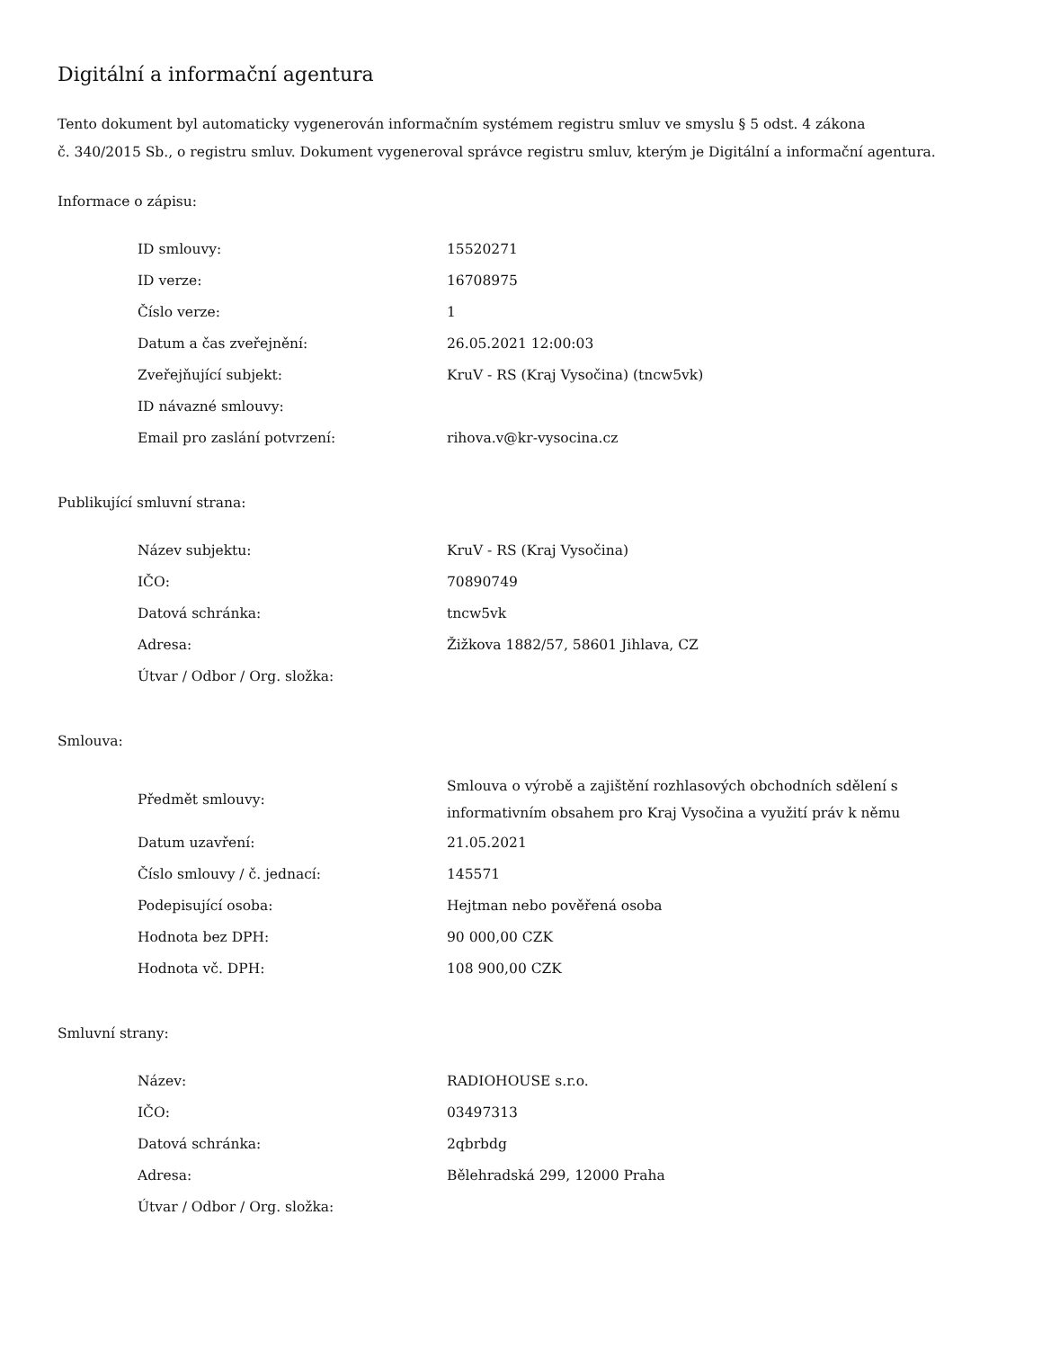Digitální a informační agentura
Tento dokument byl automaticky vygenerován informačním systémem registru smluv ve smyslu § 5 odst. 4 zákona
č. 340/2015 Sb., o registru smluv. Dokument vygeneroval správce registru smluv, kterým je Digitální a informační agentura.
Informace o zápisu:
| ID smlouvy: | 15520271 |
| ID verze: | 16708975 |
| Číslo verze: | 1 |
| Datum a čas zveřejnění: | 26.05.2021 12:00:03 |
| Zveřejňující subjekt: | KruV - RS (Kraj Vysočina) (tncw5vk) |
| ID návazné smlouvy: | |
| Email pro zaslání potvrzení: | rihova.v@kr-vysocina.cz |
Publikující smluvní strana:
| Název subjektu: | KruV - RS (Kraj Vysočina) |
| IČO: | 70890749 |
| Datová schránka: | tncw5vk |
| Adresa: | Žižkova 1882/57, 58601 Jihlava, CZ |
| Útvar / Odbor / Org. složka: | |
Smlouva:
| Předmět smlouvy: | Smlouva o výrobě a zajištění rozhlasových obchodních sdělení s informativním obsahem pro Kraj Vysočina a využití práv k němu |
| Datum uzavření: | 21.05.2021 |
| Číslo smlouvy / č. jednací: | 145571 |
| Podepisující osoba: | Hejtman nebo pověřená osoba |
| Hodnota bez DPH: | 90 000,00 CZK |
| Hodnota vč. DPH: | 108 900,00 CZK |
Smluvní strany:
| Název: | RADIOHOUSE s.r.o. |
| IČO: | 03497313 |
| Datová schránka: | 2qbrbdg |
| Adresa: | Bělehradská 299, 12000 Praha |
| Útvar / Odbor / Org. složka: | |